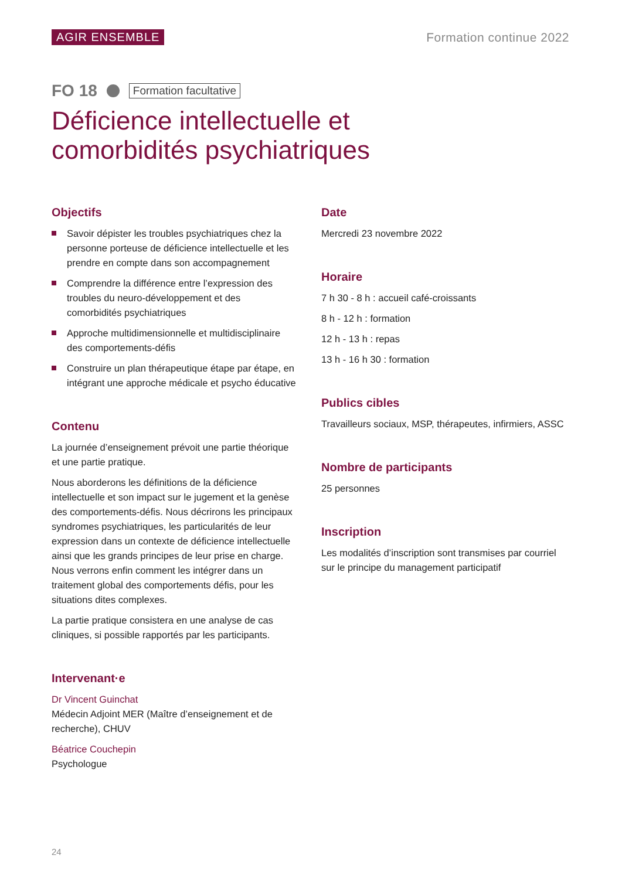AGIR ENSEMBLE Formation continue 2022
FO 18 Formation facultative
Déficience intellectuelle et
comorbidités psychiatriques
Objectifs
Savoir dépister les troubles psychiatriques chez la personne porteuse de déficience intellectuelle et les prendre en compte dans son accompagnement
Comprendre la différence entre l’expression des troubles du neuro-développement et des comorbidités psychiatriques
Approche multidimensionnelle et multidisciplinaire des comportements-défis
Construire un plan thérapeutique étape par étape, en intégrant une approche médicale et psycho éducative
Contenu
La journée d’enseignement prévoit une partie théorique et une partie pratique.
Nous aborderons les définitions de la déficience intellectuelle et son impact sur le jugement et la genèse des comportements-défis. Nous décrirons les principaux syndromes psychiatriques, les particularités de leur expression dans un contexte de déficience intellectuelle ainsi que les grands principes de leur prise en charge. Nous verrons enfin comment les intégrer dans un traitement global des comportements défis, pour les situations dites complexes.
La partie pratique consistera en une analyse de cas cliniques, si possible rapportés par les participants.
Intervenant·e
Dr Vincent Guinchat
Médecin Adjoint MER (Maître d’enseignement et de recherche), CHUV
Béatrice Couchepin
Psychologue
Date
Mercredi 23 novembre 2022
Horaire
7 h 30 - 8 h : accueil café-croissants
8 h - 12 h : formation
12 h - 13 h : repas
13 h - 16 h 30 : formation
Publics cibles
Travailleurs sociaux, MSP, thérapeutes, infirmiers, ASSC
Nombre de participants
25 personnes
Inscription
Les modalités d’inscription sont transmises par courriel sur le principe du management participatif
24